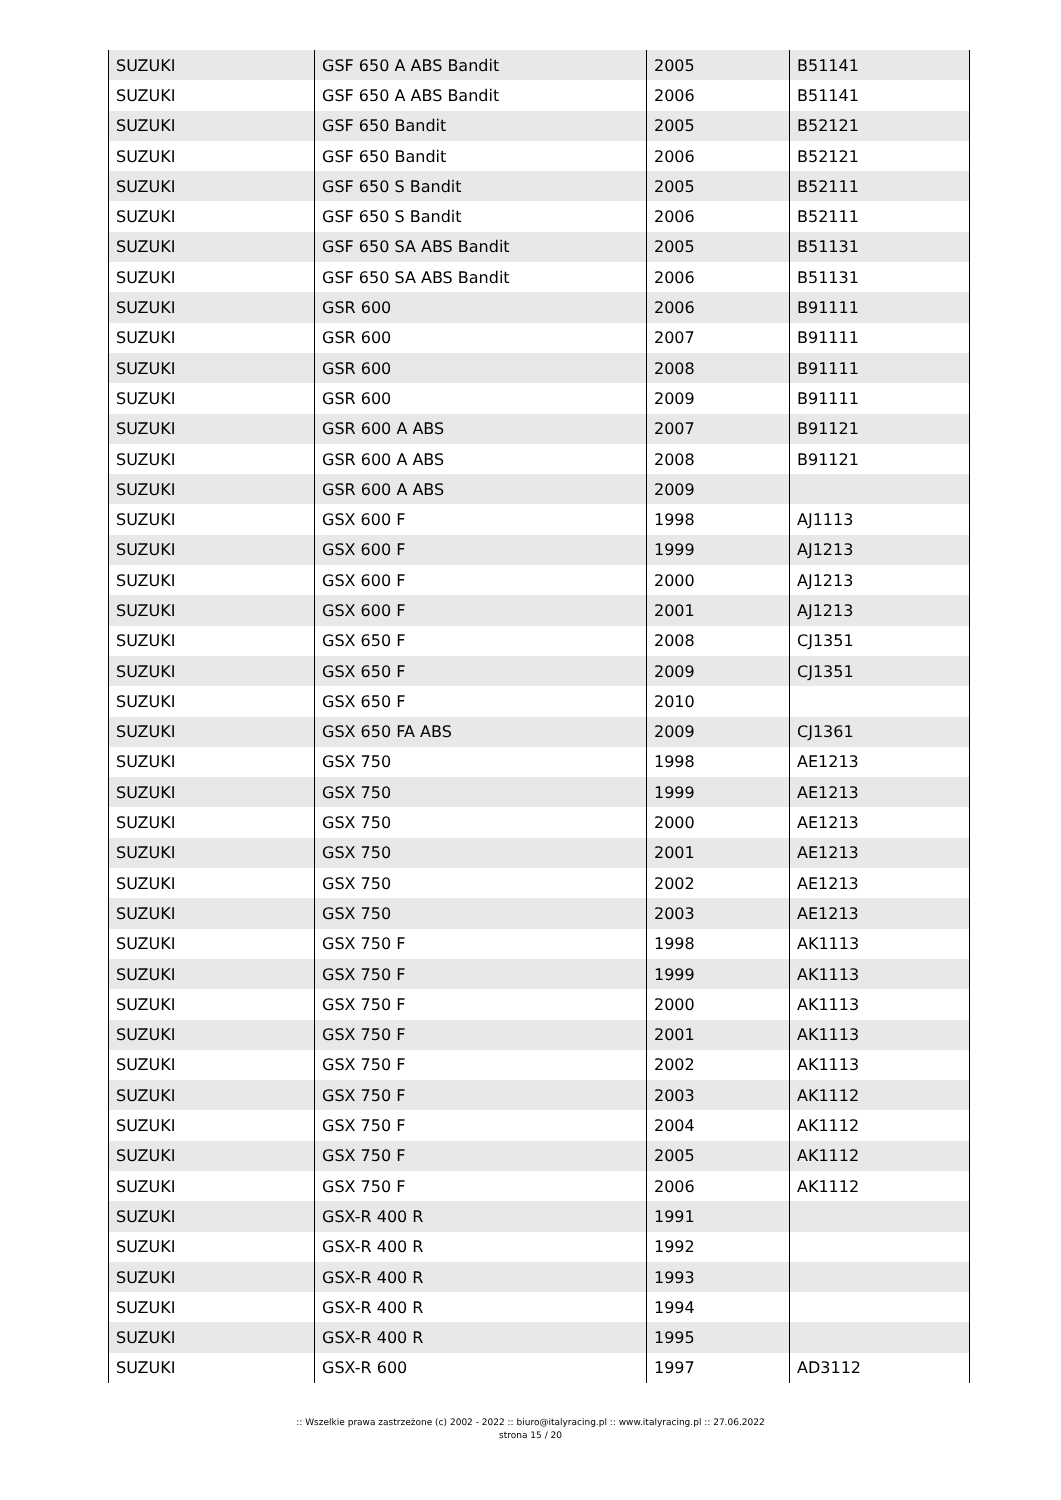| SUZUKI | GSF 650 A ABS Bandit | 2005 | B51141 |
| SUZUKI | GSF 650 A ABS Bandit | 2006 | B51141 |
| SUZUKI | GSF 650 Bandit | 2005 | B52121 |
| SUZUKI | GSF 650 Bandit | 2006 | B52121 |
| SUZUKI | GSF 650 S Bandit | 2005 | B52111 |
| SUZUKI | GSF 650 S Bandit | 2006 | B52111 |
| SUZUKI | GSF 650 SA ABS Bandit | 2005 | B51131 |
| SUZUKI | GSF 650 SA ABS Bandit | 2006 | B51131 |
| SUZUKI | GSR 600 | 2006 | B91111 |
| SUZUKI | GSR 600 | 2007 | B91111 |
| SUZUKI | GSR 600 | 2008 | B91111 |
| SUZUKI | GSR 600 | 2009 | B91111 |
| SUZUKI | GSR 600 A ABS | 2007 | B91121 |
| SUZUKI | GSR 600 A ABS | 2008 | B91121 |
| SUZUKI | GSR 600 A ABS | 2009 | |
| SUZUKI | GSX 600 F | 1998 | AJ1113 |
| SUZUKI | GSX 600 F | 1999 | AJ1213 |
| SUZUKI | GSX 600 F | 2000 | AJ1213 |
| SUZUKI | GSX 600 F | 2001 | AJ1213 |
| SUZUKI | GSX 650 F | 2008 | CJ1351 |
| SUZUKI | GSX 650 F | 2009 | CJ1351 |
| SUZUKI | GSX 650 F | 2010 | |
| SUZUKI | GSX 650 FA ABS | 2009 | CJ1361 |
| SUZUKI | GSX 750 | 1998 | AE1213 |
| SUZUKI | GSX 750 | 1999 | AE1213 |
| SUZUKI | GSX 750 | 2000 | AE1213 |
| SUZUKI | GSX 750 | 2001 | AE1213 |
| SUZUKI | GSX 750 | 2002 | AE1213 |
| SUZUKI | GSX 750 | 2003 | AE1213 |
| SUZUKI | GSX 750 F | 1998 | AK1113 |
| SUZUKI | GSX 750 F | 1999 | AK1113 |
| SUZUKI | GSX 750 F | 2000 | AK1113 |
| SUZUKI | GSX 750 F | 2001 | AK1113 |
| SUZUKI | GSX 750 F | 2002 | AK1113 |
| SUZUKI | GSX 750 F | 2003 | AK1112 |
| SUZUKI | GSX 750 F | 2004 | AK1112 |
| SUZUKI | GSX 750 F | 2005 | AK1112 |
| SUZUKI | GSX 750 F | 2006 | AK1112 |
| SUZUKI | GSX-R 400 R | 1991 | |
| SUZUKI | GSX-R 400 R | 1992 | |
| SUZUKI | GSX-R 400 R | 1993 | |
| SUZUKI | GSX-R 400 R | 1994 | |
| SUZUKI | GSX-R 400 R | 1995 | |
| SUZUKI | GSX-R 600 | 1997 | AD3112 |
:: Wszelkie prawa zastrzeżone (c) 2002 - 2022 :: biuro@italyracing.pl :: www.italyracing.pl :: 27.06.2022
strona 15 / 20